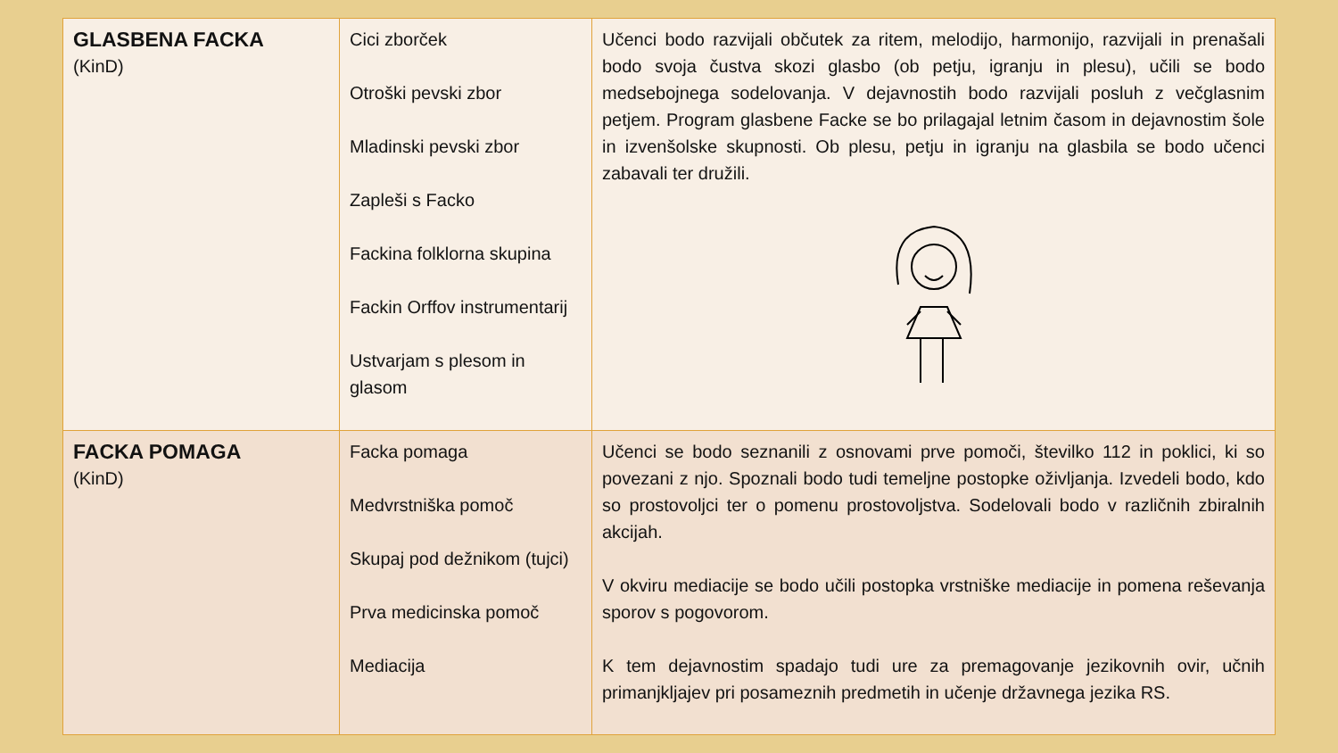| GLASBENA FACKA (KinD) | Cici zborček Otroški pevski zbor Mladinski pevski zbor Zapleši s Facko Fackina folklorna skupina Fackin Orffov instrumentarij Ustvarjam s plesom in glasom | Učenci bodo razvijali občutek za ritem, melodijo, harmonijo, razvijali in prenašali bodo svoja čustva skozi glasbo (ob petju, igranju in plesu), učili se bodo medsebojnega sodelovanja. V dejavnostih bodo razvijali posluh z večglasnim petjem. Program glasbene Facke se bo prilagajal letnim časom in dejavnostim šole in izvenšolske skupnosti. Ob plesu, petju in igranju na glasbila se bodo učenci zabavali ter družili. |
| FACKA POMAGA (KinD) | Facka pomaga Medvrstniška pomoč Skupaj pod dežnikom (tujci) Prva medicinska pomoč Mediacija | Učenci se bodo seznanili z osnovami prve pomoči, številko 112 in poklici, ki so povezani z njo. Spoznali bodo tudi temeljne postopke oživljanja. Izvedeli bodo, kdo so prostovoljci ter o pomenu prostovoljstva. Sodelovali bodo v različnih zbiralnih akcijah. V okviru mediacije se bodo učili postopka vrstniške mediacije in pomena reševanja sporov s pogovorom. K tem dejavnostim spadajo tudi ure za premagovanje jezikovnih ovir, učnih primanjkljajev pri posameznih predmetih in učenje državnega jezika RS. |